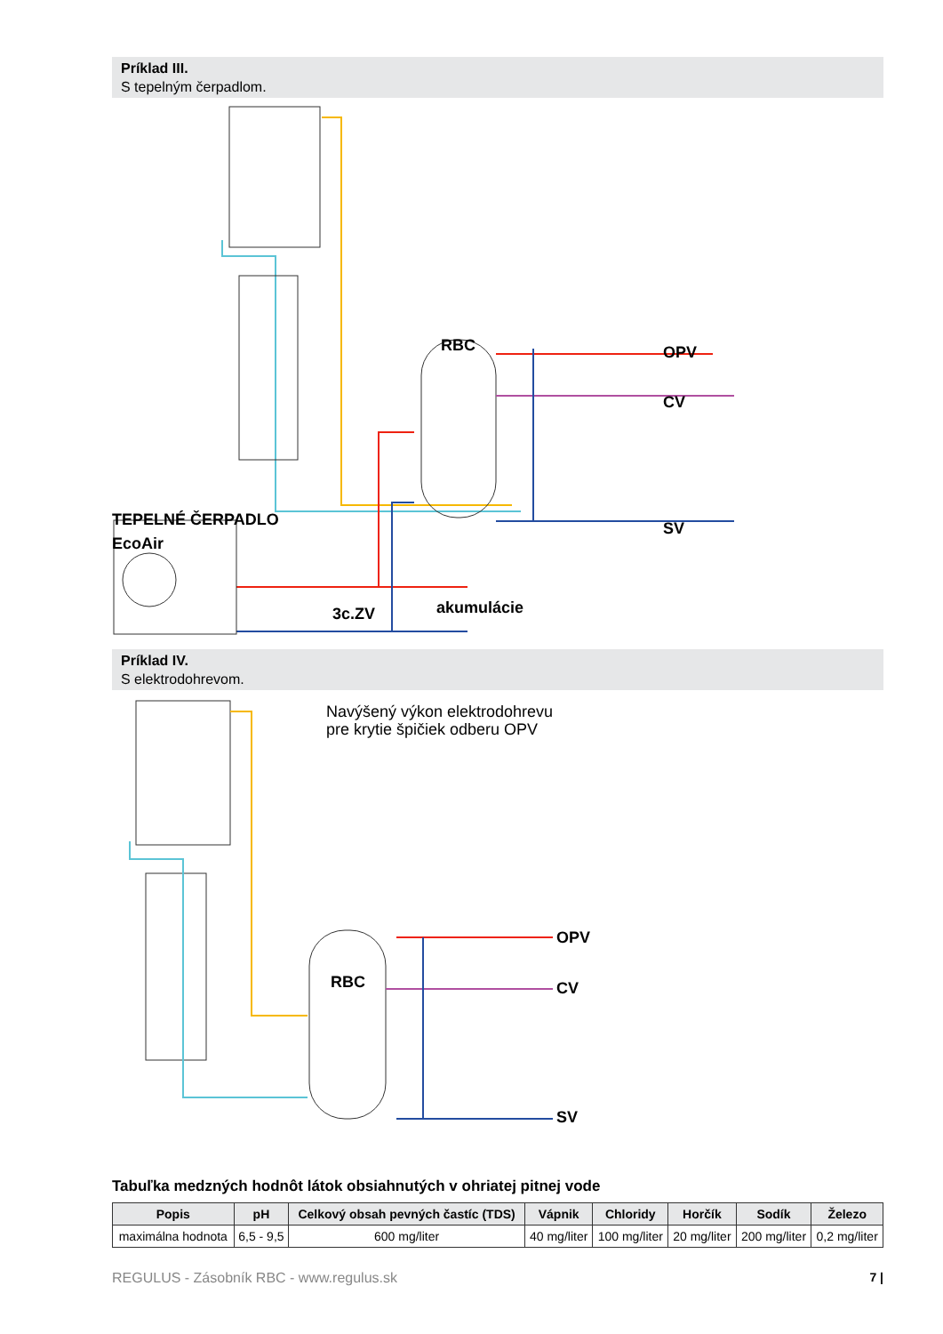Príklad III.
S tepelným čerpadlom.
RBC OPV
CV
SV TEPELNÉ ČERPADLO
EcoAir
3c.ZV akumulácie
Príklad IV.
S elektrodohrevom.
Navýšený výkon elektrodohrevu
pre krytie špičiek odberu OPV
RBC
OPV
CV
SV
Tabuľka medzných hodnôt látok obsiahnutých v ohriatej pitnej vode
| Popis | pH | Celkový obsah pevných častíc (TDS) | Vápnik | Chloridy | Horčík | Sodík | Železo |
| --- | --- | --- | --- | --- | --- | --- | --- |
| maximálna hodnota | 6,5 - 9,5 | 600 mg/liter | 40 mg/liter | 100 mg/liter | 20 mg/liter | 200 mg/liter | 0,2 mg/liter |
REGULUS - Zásobník RBC - www.regulus.sk 7 |